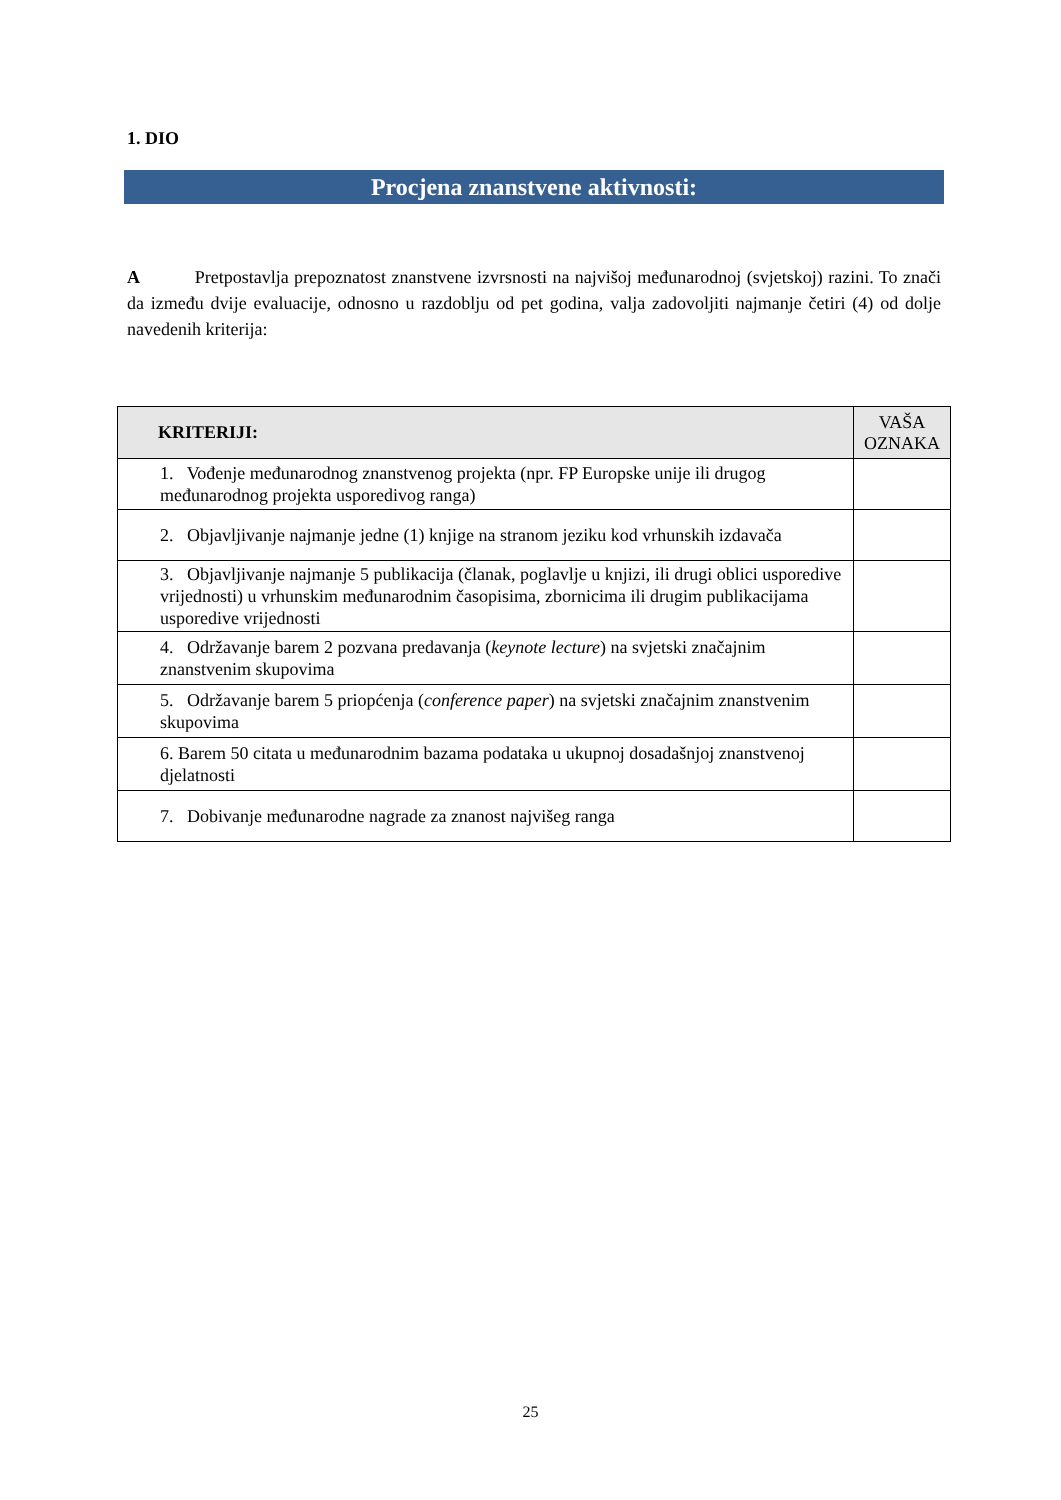1. DIO
Procjena znanstvene aktivnosti:
A Pretpostavlja prepoznatost znanstvene izvrsnosti na najvišoj međunarodnoj (svjetskoj) razini. To znači da između dvije evaluacije, odnosno u razdoblju od pet godina, valja zadovoljiti najmanje četiri (4) od dolje navedenih kriterija:
| KRITERIJI: | VAŠA OZNAKA |
| --- | --- |
| 1. Vođenje međunarodnog znanstvenog projekta (npr. FP Europske unije ili drugog međunarodnog projekta usporedivog ranga) | |
| 2. Objavljivanje najmanje jedne (1) knjige na stranom jeziku kod vrhunskih izdavača | |
| 3. Objavljivanje najmanje 5 publikacija (članak, poglavlje u knjizi, ili drugi oblici usporedive vrijednosti) u vrhunskim međunarodnim časopisima, zbornicima ili drugim publikacijama usporedive vrijednosti | |
| 4. Održavanje barem 2 pozvana predavanja ( keynote lecture ) na svjetski značajnim znanstvenim skupovima | |
| 5. Održavanje barem 5 priopćenja ( conference paper ) na svjetski značajnim znanstvenim skupovima | |
| 6. Barem 50 citata u međunarodnim bazama podataka u ukupnoj dosadašnjoj znanstvenoj djelatnosti | |
| 7. Dobivanje međunarodne nagrade za znanost najvišeg ranga | |
25